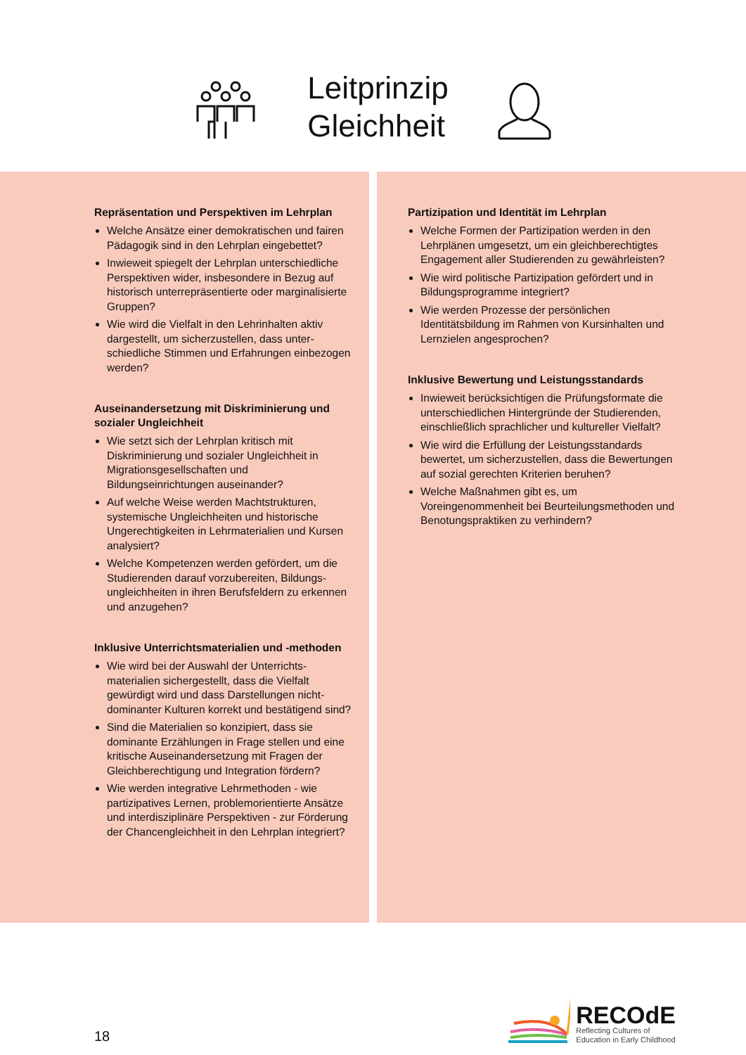Leitprinzip
Gleichheit
Repräsentation und Perspektiven im Lehrplan
Welche Ansätze einer demokratischen und fairen Pädagogik sind in den Lehrplan eingebettet?
Inwieweit spiegelt der Lehrplan unterschiedliche Perspektiven wider, insbesondere in Bezug auf historisch unterrepräsentierte oder marginalisierte Gruppen?
Wie wird die Vielfalt in den Lehrinhalten aktiv dargestellt, um sicherzustellen, dass unter-schiedliche Stimmen und Erfahrungen einbezogen werden?
Auseinandersetzung mit Diskriminierung und sozialer Ungleichheit
Wie setzt sich der Lehrplan kritisch mit Diskriminierung und sozialer Ungleichheit in Migrationsgesellschaften und Bildungseinrichtungen auseinander?
Auf welche Weise werden Machtstrukturen, systemische Ungleichheiten und historische Ungerechtigkeiten in Lehrmaterialien und Kursen analysiert?
Welche Kompetenzen werden gefördert, um die Studierenden darauf vorzubereiten, Bildungs-ungleichheiten in ihren Berufsfeldern zu erkennen und anzugehen?
Inklusive Unterrichtsmaterialien und -methoden
Wie wird bei der Auswahl der Unterrichts-materialien sichergestellt, dass die Vielfalt gewürdigt wird und dass Darstellungen nicht-dominanter Kulturen korrekt und bestätigend sind?
Sind die Materialien so konzipiert, dass sie dominante Erzählungen in Frage stellen und eine kritische Auseinandersetzung mit Fragen der Gleichberechtigung und Integration fördern?
Wie werden integrative Lehrmethoden - wie partizipatives Lernen, problemorientierte Ansätze und interdisziplinäre Perspektiven - zur Förderung der Chancengleichheit in den Lehrplan integriert?
Partizipation und Identität im Lehrplan
Welche Formen der Partizipation werden in den Lehrplänen umgesetzt, um ein gleichberechtigtes Engagement aller Studierenden zu gewährleisten?
Wie wird politische Partizipation gefördert und in Bildungsprogramme integriert?
Wie werden Prozesse der persönlichen Identitätsbildung im Rahmen von Kursinhalten und Lernzielen angesprochen?
Inklusive Bewertung und Leistungsstandards
Inwieweit berücksichtigen die Prüfungsformate die unterschiedlichen Hintergründe der Studierenden, einschließlich sprachlicher und kultureller Vielfalt?
Wie wird die Erfüllung der Leistungsstandards bewertet, um sicherzustellen, dass die Bewertungen auf sozial gerechten Kriterien beruhen?
Welche Maßnahmen gibt es, um Voreingenommenheit bei Beurteilungsmethoden und Benotungspraktiken zu verhindern?
18
RECOdE
Reflecting Cultures of
Education in Early Childhood